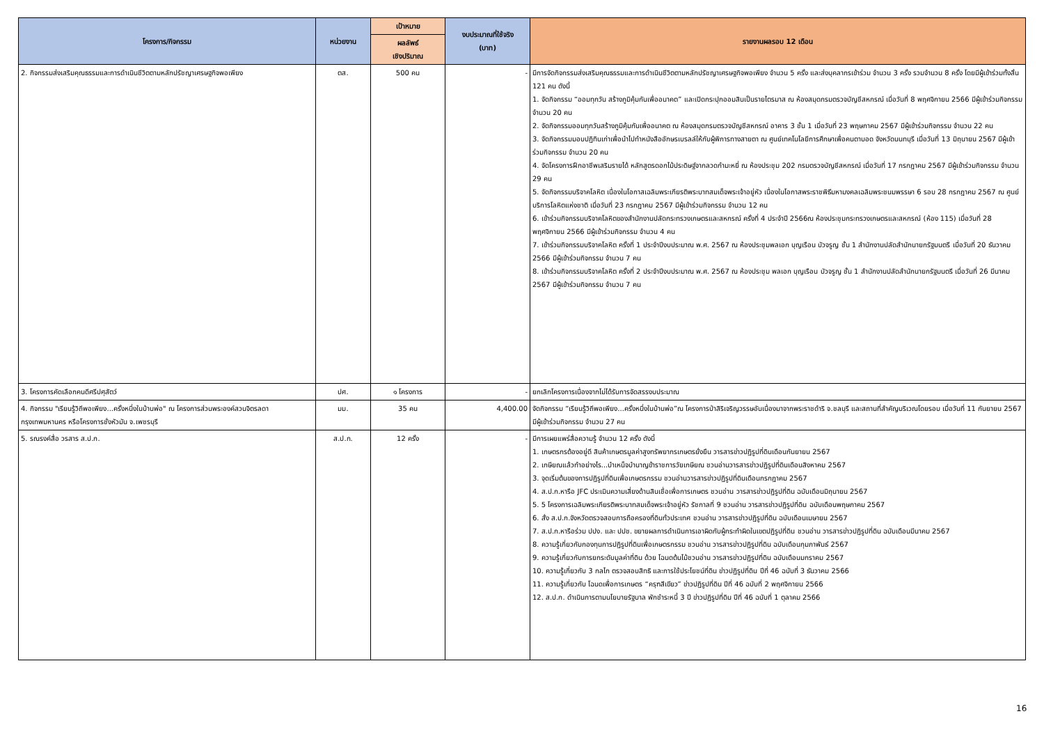| โครงการ/กิจกรรม | หน่วยงาน | เป้าหมาย | งบประมาณที่ใช้จริง (บาท) | รายงานผลรอบ 12 เดือน |
| --- | --- | --- | --- | --- |
| | | ผลลัพธ์ เชิงปริมาณ | | |
| 2. กิจกรรมส่งเสริมคุณธรรมและการดำเนินชีวิตตามหลักปรัชญาเศรษฐกิจพอเพียง | ตส. | 500 คน | - | มีการจัดกิจกรรมส่งเสริมคุณธรรมและการดำเนินชีวิตตามหลักปรัชญาเศรษฐกิจพอเพียง จำนวน 5 ครั้ง และส่งบุคลากรเข้าร่วม จำนวน 3 ครั้ง รวมจำนวน 8 ครั้ง โดยมีผู้เข้าร่วมทั้งสิ้น 121 คน ดังนี้ 1. จัดกิจกรรม “ออมทุกวัน สร้างภูมิคุ้มกันเพื่ออนาคต” และเปิดกระปุกออมสินเป็นรายไตรมาส ณ ห้องสมุดกรมตรวจบัญชีสหกรณ์ เมื่อวันที่ 8 พฤศจิกายน 2566 มีผู้เข้าร่วมกิจกรรม จำนวน 20 คน 2. จัดกิจกรรมออมทุกวันสร้างภูมิคุ้มกันเพื่ออนาคต ณ ห้องสมุดกรมตรวจบัญชีสหกรณ์ อาคาร 3 ชั้น 1 เมื่อวันที่ 23 พฤษภาคม 2567 มีผู้เข้าร่วมกิจกรรม จำนวน 22 คน 3. จัดกิจกรรมมอบปฏิทินเก่าเพื่อนำไปทำหนังสืออักษรเบรลล์ให้กับผู้พิการทางสายตา ณ ศูนย์เทคโนโลยีการศึกษาเพื่อคนตาบอด จังหวัดนนทบุรี เมื่อวันที่ 13 มิถุนายน 2567 มีผู้เข้าร่วมกิจกรรม จำนวน 20 คน 4. จัดโครงการฝึกอาชีพเสริมรายได้ หลักสูตรดอกไม้ประดิษฐ์จากลวดกำมะหยี่ ณ ห้องประชุม 202 กรมตรวจบัญชีสหกรณ์ เมื่อวันที่ 17 กรกฎาคม 2567 มีผู้เข้าร่วมกิจกรรม จำนวน 29 คน 5. จัดกิจกรรมบริจาคโลหิต เนื่องในโอกาสเฉลิมพระเกียรติพระบาทสมเด็จพระเจ้าอยู่หัว เนื่องในโอกาสพระราชพิธีมหามงคลเฉลิมพระชนมพรรษา 6 รอบ 28 กรกฎาคม 2567 ณ ศูนย์บริการโลหิตแห่งชาติ เมื่อวันที่ 23 กรกฎาคม 2567 มีผู้เข้าร่วมกิจกรรม จำนวน 12 คน 6. เข้าร่วมกิจกรรมบริจาคโลหิตของสำนักงานปลัดกระทรวงเกษตรและสหกรณ์ ครั้งที่ 4 ประจำปี 2566ณ ห้องประชุมกระทรวงเกษตรและสหกรณ์ (ห้อง 115) เมื่อวันที่ 28 พฤศจิกายน 2566 มีผู้เข้าร่วมกิจกรรม จำนวน 4 คน 7. เข้าร่วมกิจกรรมบริจาคโลหิต ครั้งที่ 1 ประจำปีงบประมาณ พ.ศ. 2567 ณ ห้องประชุมพลเอก บุญเรือน บัวจรูญ ชั้น 1 สำนักงานปลัดสำนักนายกรัฐมนตรี เมื่อวันที่ 20 ธันวาคม 2566 มีผู้เข้าร่วมกิจกรรม จำนวน 7 คน 8. เข้าร่วมกิจกรรมบริจาคโลหิต ครั้งที่ 2 ประจำปีงบประมาณ พ.ศ. 2567 ณ ห้องประชุม พลเอก บุญเรือน บัวจรูญ ชั้น 1 สำนักงานปลัดสำนักนายกรัฐมนตรี เมื่อวันที่ 26 มีนาคม 2567 มีผู้เข้าร่วมกิจกรรม จำนวน 7 คน |
| 3. โครงการคัดเลือกคนดีศรีปศุสัตว์ | ปศ. | ๑ โครงการ | - | ยกเลิกโครงการเนื่องจากไม่ได้รับการจัดสรรงบประมาณ |
| 4. กิจกรรม "เรียนรู้วิถีพอเพียง...ครั้งหนึ่งในบ้านพ่อ" ณ โครงการส่วนพระองค์สวนจิตรลดา กรุงเทพมหานคร หรือโครงการชั่งหัวมัน จ.เพชรบุรี | มม. | 35 คน | 4,400.00 | จัดกิจกรรม “เรียนรู้วิถีพอเพียง...ครั้งหนึ่งในบ้านพ่อ”ณ โครงการป่าสิริเจริญวรรษอันเนื่องมาจากพระราชดำริ จ.ชลบุรี และสถานที่สำคัญบริเวณโดยรอบ เมื่อวันที่ 11 กันยายน 2567 มีผู้เข้าร่วมกิจกรรม จำนวน 27 คน |
| 5. รณรงค์สื่อ วรสาร ส.ป.ก. | ส.ป.ก. | 12 ครั้ง | - | มีการเผยแพร่สื่อความรู้ จำนวน 12 ครั้ง ดังนี้ 1. เกษตรกรต้องอยู่ดี สินค้าเกษตรมูลค่าสูงทรัพยากรเกษตรยั่งยืน วารสารข่าวปฏิรูปที่ดินเดือนกันยายน 2567 2. เกษียณแล้วทำอย่างไร...บำเหน็จบำนาญข้าราชการวัยเกษียณ ชวนอ่านวารสารข่าวปฏิรูปที่ดินเดือนสิงหาคม 2567 3. จุดเริ่มต้นของการปฏิรูปที่ดินเพื่อเกษตรกรรม ชวนอ่านวารสารข่าวปฏิรูปที่ดินเดือนกรกฎาคม 2567 4. ส.ป.ก.หารือ JFC ประเมินความเสี่ยงด้านสินเชื่อเพื่อการเกษตร ชวนอ่าน วารสารข่าวปฏิรูปที่ดิน ฉบับเดือนมิถุนายน 2567 5. 5 โครงการเฉลิมพระเกียรติพระบาทสมเด็จพระเจ้าอยู่หัว รัชกาลที่ 9 ชวนอ่าน วารสารข่าวปฏิรูปที่ดิน ฉบับเดือนพฤษภาคม 2567 6. สั่ง ส.ป.ก.จังหวัดตรวจสอบการถือครองที่ดินทั่วประเทศ ชวนอ่าน วารสารข่าวปฏิรูปที่ดิน ฉบับเดือนเมษายน 2567 7. ส.ป.ก.หารือร่วม ปปง. และ ปปช. ขยายผลการดำเนินการเอาผิดกับผู้กระทำผิดในเขตปฏิรูปที่ดิน ชวนอ่าน วารสารข่าวปฏิรูปที่ดิน ฉบับเดือนมีนาคม 2567 8. ความรู้เกี่ยวกับกองทุนการปฏิรูปที่ดินเพื่อเกษตรกรรม ชวนอ่าน วารสารข่าวปฏิรูปที่ดิน ฉบับเดือนกุมภาพันธ์ 2567 9. ความรู้เกี่ยวกับการยกระดับมูลค่าที่ดิน ด้วย โฉนดต้นไม้ชวนอ่าน วารสารข่าวปฏิรูปที่ดิน ฉบับเดือนมกราคม 2567 10. ความรู้เกี่ยวกับ 3 กลไก ตรวจสอบสิทธิ และการใช้ประโยชน์ที่ดิน ข่าวปฏิรูปที่ดิน ปีที่ 46 ฉบับที่ 3 ธันวาคม 2566 11. ความรู้เกี่ยวกับ โฉนดเพื่อการเกษตร “ครุฑสีเขียว” ข่าวปฏิรูปที่ดิน ปีที่ 46 ฉบับที่ 2 พฤศจิกายน 2566 12. ส.ป.ก. ดำเนินการตามนโยบายรัฐบาล พักชำระหนี้ 3 ปี ข่าวปฏิรูปที่ดิน ปีที่ 46 ฉบับที่ 1 ตุลาคม 2566 |
16